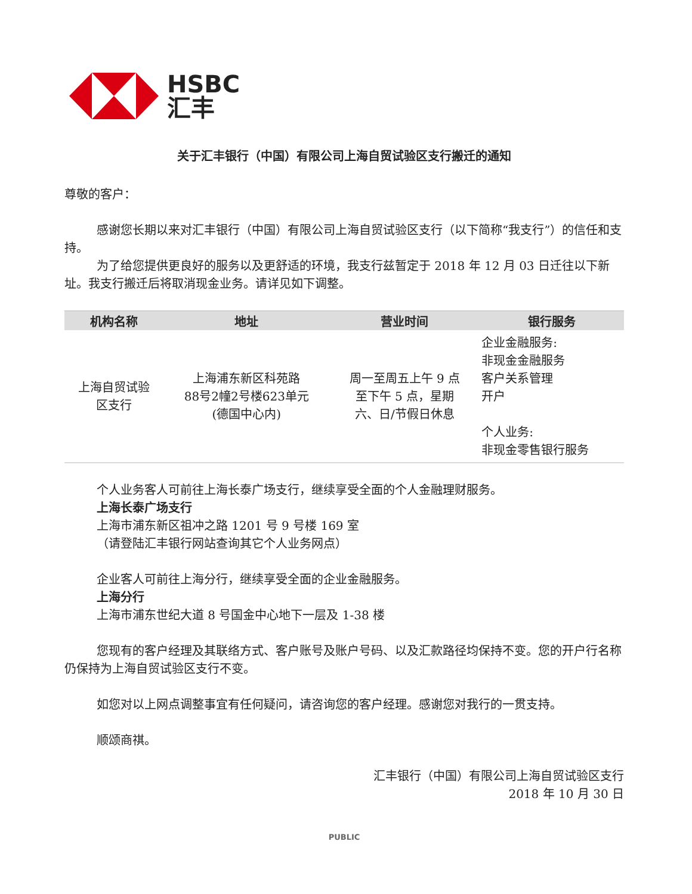HSBC
汇丰
关于汇丰银行（中国）有限公司上海自贸试验区支行搬迁的通知
尊敬的客户：
感谢您长期以来对汇丰银行（中国）有限公司上海自贸试验区支行（以下简称“我支行”）的信任和支持。
为了给您提供更良好的服务以及更舒适的环境，我支行兹暂定于 2018 年 12 月 03 日迁往以下新址。我支行搬迁后将取消现金业务。请详见如下调整。
| 机构名称 | 地址 | 营业时间 | 银行服务 |
| --- | --- | --- | --- |
| 上海自贸试验 区支行 | 上海浦东新区科苑路 88号2幢2号楼623单元 (德国中心内) | 周一至周五上午 9 点 至下午 5 点，星期 六、日/节假日休息 | 企业金融服务: 非现金金融服务 客户关系管理 开户 个人业务: 非现金零售银行服务 |
个人业务客人可前往上海长泰广场支行，继续享受全面的个人金融理财服务。
上海长泰广场支行
上海市浦东新区祖冲之路 1201 号 9 号楼 169 室
（请登陆汇丰银行网站查询其它个人业务网点）
企业客人可前往上海分行，继续享受全面的企业金融服务。
上海分行
上海市浦东世纪大道 8 号国金中心地下一层及 1-38 楼
您现有的客户经理及其联络方式、客户账号及账户号码、以及汇款路径均保持不变。您的开户行名称仍保持为上海自贸试验区支行不变。
如您对以上网点调整事宜有任何疑问，请咨询您的客户经理。感谢您对我行的一贯支持。
顺颂商祺。
汇丰银行（中国）有限公司上海自贸试验区支行
2018 年 10 月 30 日
PUBLIC